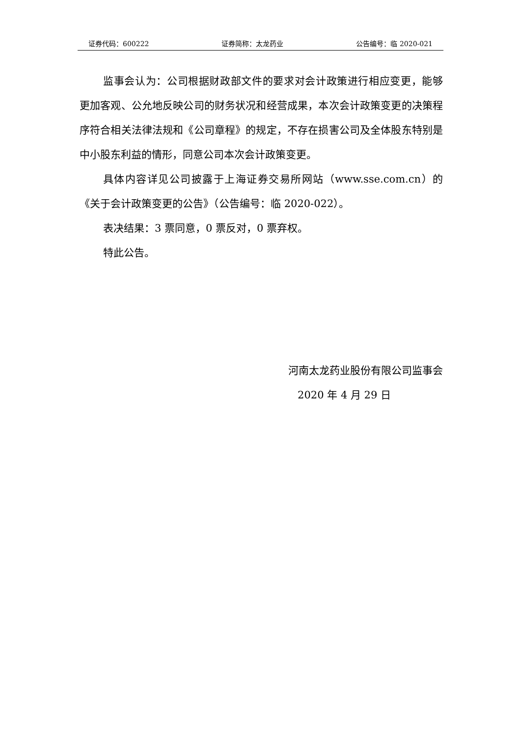证券代码：600222 证券简称：太龙药业 公告编号：临 2020-021
监事会认为：公司根据财政部文件的要求对会计政策进行相应变更，能够更加客观、公允地反映公司的财务状况和经营成果，本次会计政策变更的决策程序符合相关法律法规和《公司章程》的规定，不存在损害公司及全体股东特别是中小股东利益的情形，同意公司本次会计政策变更。
具体内容详见公司披露于上海证券交易所网站（www.sse.com.cn）的《关于会计政策变更的公告》（公告编号：临 2020-022）。
表决结果：3 票同意，0 票反对，0 票弃权。
特此公告。
河南太龙药业股份有限公司监事会
2020 年 4 月 29 日